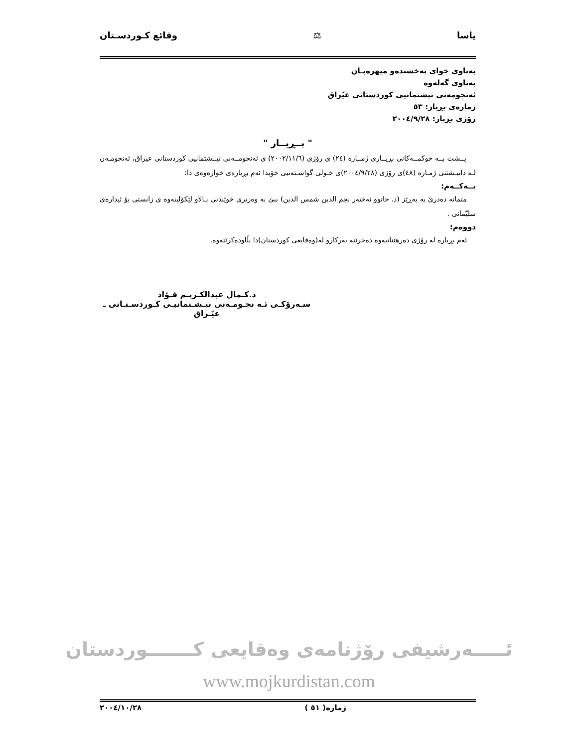ياسا ⚖ وقائع كـوردسـتان
بەناوى خواى بەخشندەو ميهرەبـان
بەناوى گەلەوە
ئەنجومەنى نيشتمانيى كوردستانى عيّراق
ژمارەى بڕيار: ٥٣
رۆژى بڕيار: ٢٠٠٤/٩/٢٨
" بــڕيــار "
پــشت بــە حوكمــەكانى بڕيــارى ژمــارە (٢٤) ى رۆژى (٢٠٠٢/١١/٦) ى ئەنجومــەنى نيــشتمانيى كوردستانى عيراق، ئەنجومـەن لـە دانيـشتنى ژمـارە (٤٨)ى رۆژى (٢٠٠٤/٩/٢٨)ى خـولى گواسـتەنيى خۆيدا ئەم بڕيارەى خوارەوەى دا:
يــەكــەم:
متمانە دەدرێ بە بەڕێز (د. خاتوو ئەختەر نجم الدين شمس الدين) ببێ بە وەزيرى خوێندنى بـالاو لێكۆلينەوە ى زانستى بۆ ئيدارەى سليّمانى .
دووەم:
ئەم بڕيارە لە رۆژى دەرهێنانيەوە دەخرێتە بەركارو لە(وەقايعى كوردستان)دا بڵاودەكرێتەوە.
د.كـمال عبدالكـريـم فـؤاد
سـەرۆكـى ئـە نجـومـەنى نيـشـتمانيـى كـوردسـتـانى ـ عيّـراق
ئـــــەرشيفى رۆژنامەى وەقايعى كـــــــوردستان
www.mojkurdistan.com
ژمارە( ٥١ ) ٢٠٠٤/١٠/٢٨